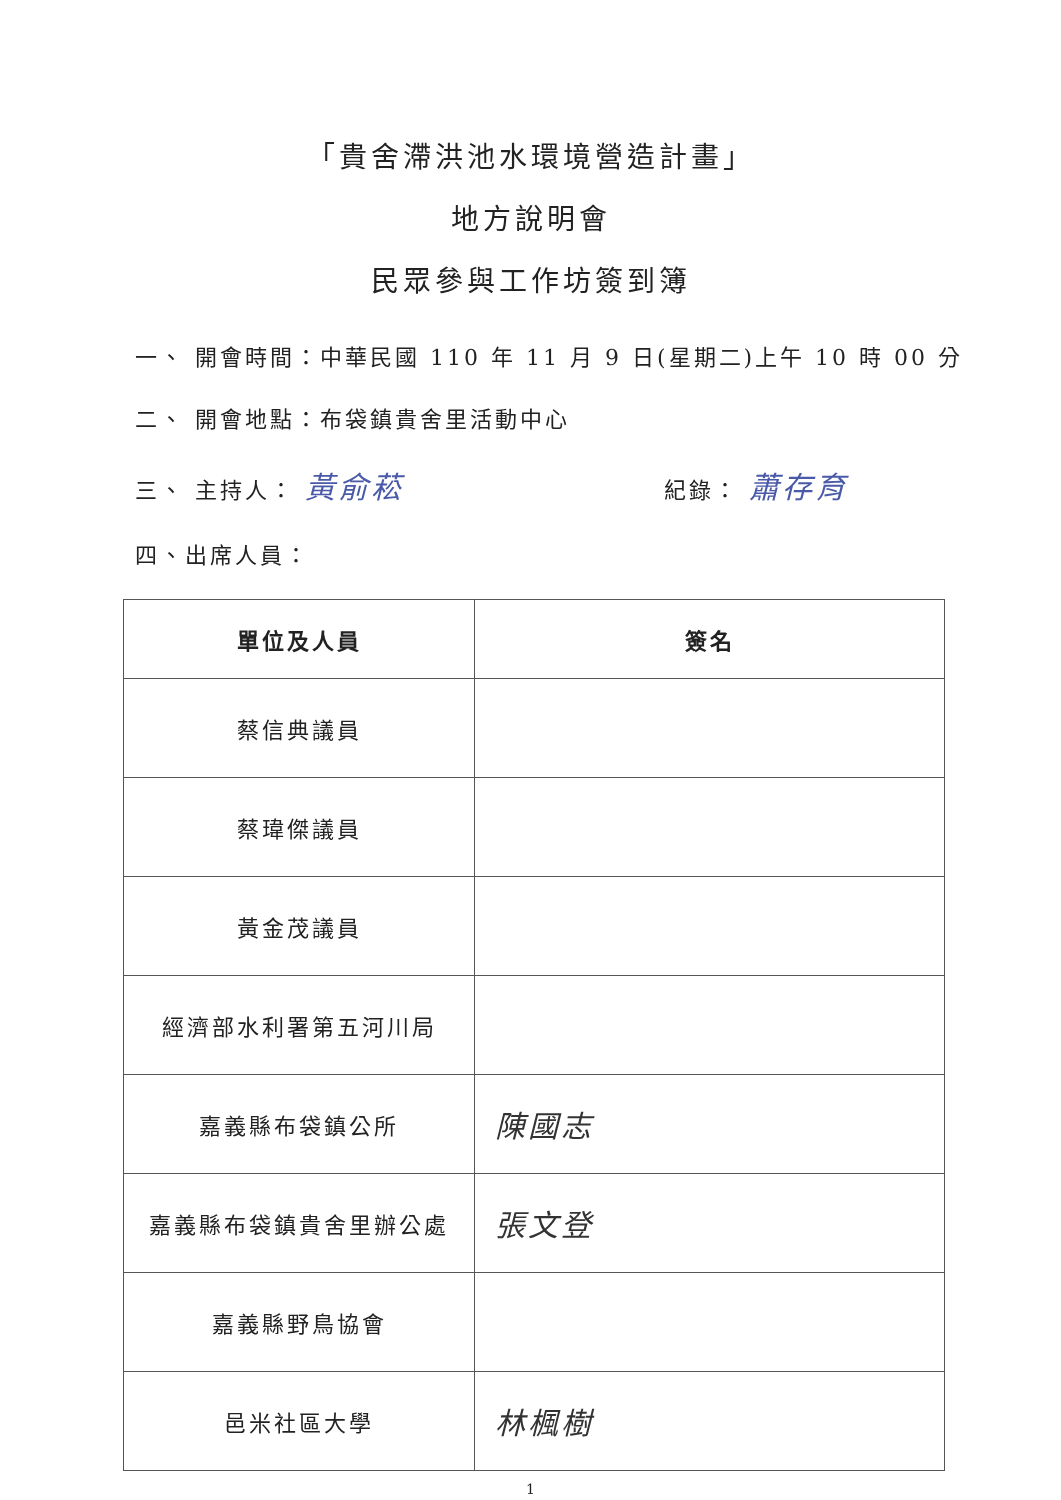「貴舍滯洪池水環境營造計畫」
地方說明會
民眾參與工作坊簽到簿
一、 開會時間：中華民國 110 年 11 月 9 日(星期二)上午 10 時 00 分
二、 開會地點：布袋鎮貴舍里活動中心
三、 主持人： 黃俞菘 紀錄： 蕭存育
四、出席人員：
| 單位及人員 | 簽名 |
| --- | --- |
| 蔡信典議員 | |
| 蔡瑋傑議員 | |
| 黃金茂議員 | |
| 經濟部水利署第五河川局 | |
| 嘉義縣布袋鎮公所 | 陳國志 |
| 嘉義縣布袋鎮貴舍里辦公處 | 張文登 |
| 嘉義縣野鳥協會 | |
| 邑米社區大學 | 林楓樹 |
1